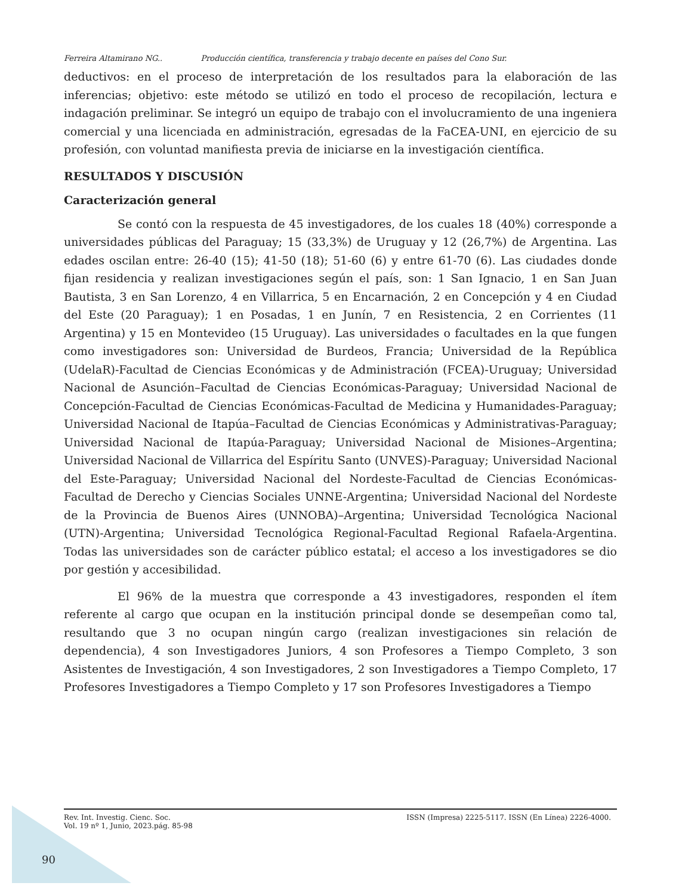Ferreira Altamirano NG.. Producción científica, transferencia y trabajo decente en países del Cono Sur.
deductivos: en el proceso de interpretación de los resultados para la elaboración de las inferencias; objetivo: este método se utilizó en todo el proceso de recopilación, lectura e indagación preliminar. Se integró un equipo de trabajo con el involucramiento de una ingeniera comercial y una licenciada en administración, egresadas de la FaCEA-UNI, en ejercicio de su profesión, con voluntad manifiesta previa de iniciarse en la investigación científica.
RESULTADOS Y DISCUSIÓN
Caracterización general
Se contó con la respuesta de 45 investigadores, de los cuales 18 (40%) corresponde a universidades públicas del Paraguay; 15 (33,3%) de Uruguay y 12 (26,7%) de Argentina. Las edades oscilan entre: 26-40 (15); 41-50 (18); 51-60 (6) y entre 61-70 (6). Las ciudades donde fijan residencia y realizan investigaciones según el país, son: 1 San Ignacio, 1 en San Juan Bautista, 3 en San Lorenzo, 4 en Villarrica, 5 en Encarnación, 2 en Concepción y 4 en Ciudad del Este (20 Paraguay); 1 en Posadas, 1 en Junín, 7 en Resistencia, 2 en Corrientes (11 Argentina) y 15 en Montevideo (15 Uruguay). Las universidades o facultades en la que fungen como investigadores son: Universidad de Burdeos, Francia; Universidad de la República (UdelaR)-Facultad de Ciencias Económicas y de Administración (FCEA)-Uruguay; Universidad Nacional de Asunción–Facultad de Ciencias Económicas-Paraguay; Universidad Nacional de Concepción-Facultad de Ciencias Económicas-Facultad de Medicina y Humanidades-Paraguay; Universidad Nacional de Itapúa–Facultad de Ciencias Económicas y Administrativas-Paraguay; Universidad Nacional de Itapúa-Paraguay; Universidad Nacional de Misiones–Argentina; Universidad Nacional de Villarrica del Espíritu Santo (UNVES)-Paraguay; Universidad Nacional del Este-Paraguay; Universidad Nacional del Nordeste-Facultad de Ciencias Económicas-Facultad de Derecho y Ciencias Sociales UNNE-Argentina; Universidad Nacional del Nordeste de la Provincia de Buenos Aires (UNNOBA)–Argentina; Universidad Tecnológica Nacional (UTN)-Argentina; Universidad Tecnológica Regional-Facultad Regional Rafaela-Argentina. Todas las universidades son de carácter público estatal; el acceso a los investigadores se dio por gestión y accesibilidad.
El 96% de la muestra que corresponde a 43 investigadores, responden el ítem referente al cargo que ocupan en la institución principal donde se desempeñan como tal, resultando que 3 no ocupan ningún cargo (realizan investigaciones sin relación de dependencia), 4 son Investigadores Juniors, 4 son Profesores a Tiempo Completo, 3 son Asistentes de Investigación, 4 son Investigadores, 2 son Investigadores a Tiempo Completo, 17 Profesores Investigadores a Tiempo Completo y 17 son Profesores Investigadores a Tiempo
Rev. Int. Investig. Cienc. Soc.
Vol. 19 nº 1, Junio, 2023.pág. 85-98 ISSN (Impresa) 2225-5117. ISSN (En Línea) 2226-4000.
90